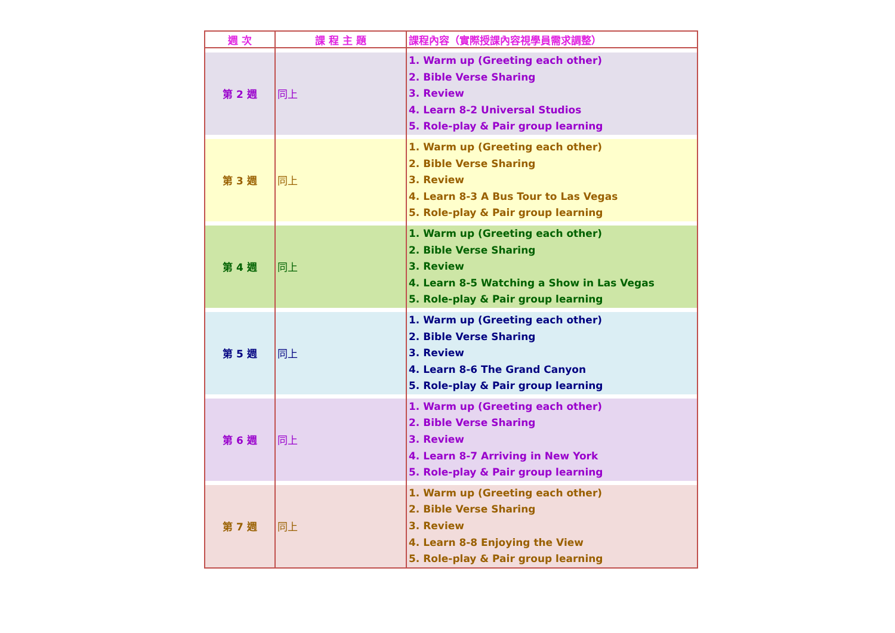| 週 次 | 課 程 主 題 | 課程內容（實際授課內容視學員需求調整） |
| --- | --- | --- |
| 第 2 週 | 同上 | 1. Warm up (Greeting each other) 2. Bible Verse Sharing 3. Review 4. Learn 8-2 Universal Studios 5. Role-play & Pair group learning |
| 第 3 週 | 同上 | 1. Warm up (Greeting each other) 2. Bible Verse Sharing 3. Review 4. Learn 8-3 A Bus Tour to Las Vegas 5. Role-play & Pair group learning |
| 第 4 週 | 同上 | 1. Warm up (Greeting each other) 2. Bible Verse Sharing 3. Review 4. Learn 8-5 Watching a Show in Las Vegas 5. Role-play & Pair group learning |
| 第 5 週 | 同上 | 1. Warm up (Greeting each other) 2. Bible Verse Sharing 3. Review 4. Learn 8-6 The Grand Canyon 5. Role-play & Pair group learning |
| 第 6 週 | 同上 | 1. Warm up (Greeting each other) 2. Bible Verse Sharing 3. Review 4. Learn 8-7 Arriving in New York 5. Role-play & Pair group learning |
| 第 7 週 | 同上 | 1. Warm up (Greeting each other) 2. Bible Verse Sharing 3. Review 4. Learn 8-8 Enjoying the View 5. Role-play & Pair group learning |